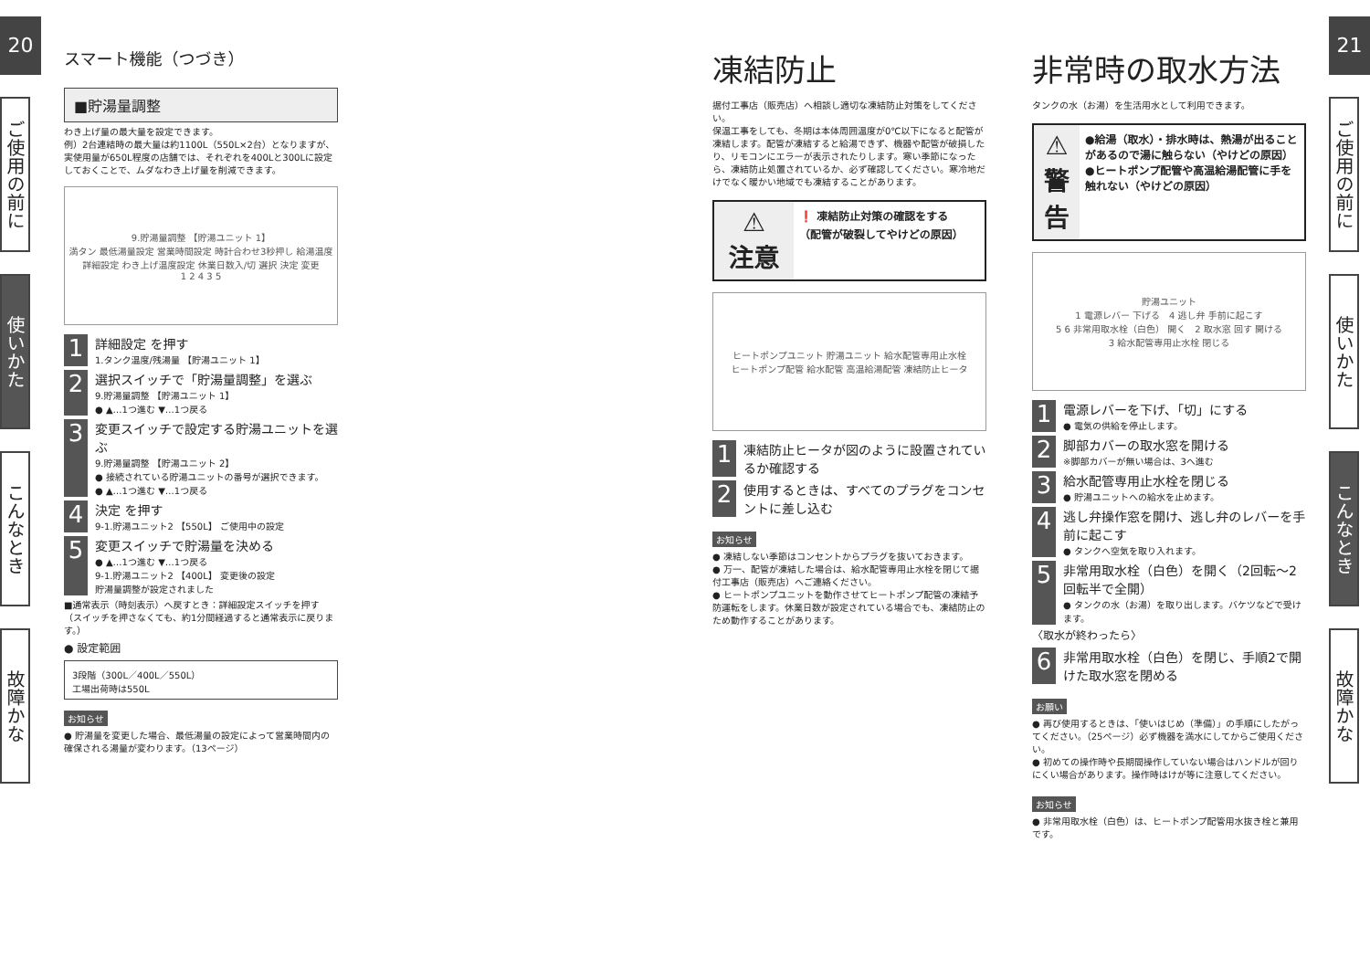20
ご使用の前に
使いかた
こんなとき
故障かな
スマート機能（つづき）
■貯湯量調整
わき上げ量の最大量を設定できます。
例）2台連結時の最大量は約1100L（550L×2台）となりますが、実使用量が650L程度の店舗では、それぞれを400Lと300Lに設定しておくことで、ムダなわき上げ量を削減できます。
9.貯湯量調整 【貯湯ユニット 1】
満タン 最低湯量設定 営業時間設定 時計合わせ3秒押し 給湯温度 詳細設定 わき上げ温度設定 休業日数入/切 選択 決定 変更
1 2 4 3 5
1
詳細設定 を押す
1.タンク温度/残湯量 【貯湯ユニット 1】
2
選択スイッチで「貯湯量調整」を選ぶ
9.貯湯量調整 【貯湯ユニット 1】
● ▲…1つ進む ▼…1つ戻る
3
変更スイッチで設定する貯湯ユニットを選ぶ
9.貯湯量調整 【貯湯ユニット 2】
● 接続されている貯湯ユニットの番号が選択できます。
● ▲…1つ進む ▼…1つ戻る
4
決定 を押す
9-1.貯湯ユニット2 【550L】 ご使用中の設定
5
変更スイッチで貯湯量を決める
● ▲…1つ進む ▼…1つ戻る
9-1.貯湯ユニット2 【400L】 変更後の設定
貯湯量調整が設定されました
■通常表示（時刻表示）へ戻すとき：詳細設定スイッチを押す
（スイッチを押さなくても、約1分間経過すると通常表示に戻ります。）
● 設定範囲
3段階（300L／400L／550L）
工場出荷時は550L
お知らせ
● 貯湯量を変更した場合、最低湯量の設定によって営業時間内の確保される湯量が変わります。（13ページ）
凍結防止
据付工事店（販売店）へ相談し適切な凍結防止対策をしてください。
保温工事をしても、冬期は本体周囲温度が0℃以下になると配管が凍結します。配管が凍結すると給湯できず、機器や配管が破損したり、リモコンにエラーが表示されたりします。寒い季節になったら、凍結防止処置されているか、必ず確認してください。寒冷地だけでなく暖かい地域でも凍結することがあります。
⚠
注意
❗ 凍結防止対策の確認をする
（配管が破裂してやけどの原因）
ヒートポンプユニット 貯湯ユニット 給水配管専用止水栓
ヒートポンプ配管 給水配管 高温給湯配管 凍結防止ヒータ
1
凍結防止ヒータが図のように設置されているか確認する
2
使用するときは、すべてのプラグをコンセントに差し込む
お知らせ
● 凍結しない季節はコンセントからプラグを抜いておきます。
● 万一、配管が凍結した場合は、給水配管専用止水栓を閉じて据付工事店（販売店）へご連絡ください。
● ヒートポンプユニットを動作させてヒートポンプ配管の凍結予防運転をします。休業日数が設定されている場合でも、凍結防止のため動作することがあります。
非常時の取水方法
タンクの水（お湯）を生活用水として利用できます。
⚠
警告
●給湯（取水）・排水時は、熱湯が出ることがあるので湯に触らない（やけどの原因）
●ヒートポンプ配管や高温給湯配管に手を触れない（やけどの原因）
貯湯ユニット
1 電源レバー 下げる　4 逃し弁 手前に起こす
5 6 非常用取水栓（白色） 開く　2 取水窓 回す 開ける
3 給水配管専用止水栓 閉じる
1
電源レバーを下げ、「切」にする
● 電気の供給を停止します。
2
脚部カバーの取水窓を開ける
※脚部カバーが無い場合は、3へ進む
3
給水配管専用止水栓を閉じる
● 貯湯ユニットへの給水を止めます。
4
逃し弁操作窓を開け、逃し弁のレバーを手前に起こす
● タンクへ空気を取り入れます。
5
非常用取水栓（白色）を開く（2回転～2回転半で全開）
● タンクの水（お湯）を取り出します。バケツなどで受けます。
〈取水が終わったら〉
6
非常用取水栓（白色）を閉じ、手順2で開けた取水窓を閉める
お願い
● 再び使用するときは、「使いはじめ（準備）」の手順にしたがってください。（25ページ）必ず機器を満水にしてからご使用ください。
● 初めての操作時や長期間操作していない場合はハンドルが回りにくい場合があります。操作時はけが等に注意してください。
お知らせ
● 非常用取水栓（白色）は、ヒートポンプ配管用水抜き栓と兼用です。
21
ご使用の前に
使いかた
こんなとき
故障かな